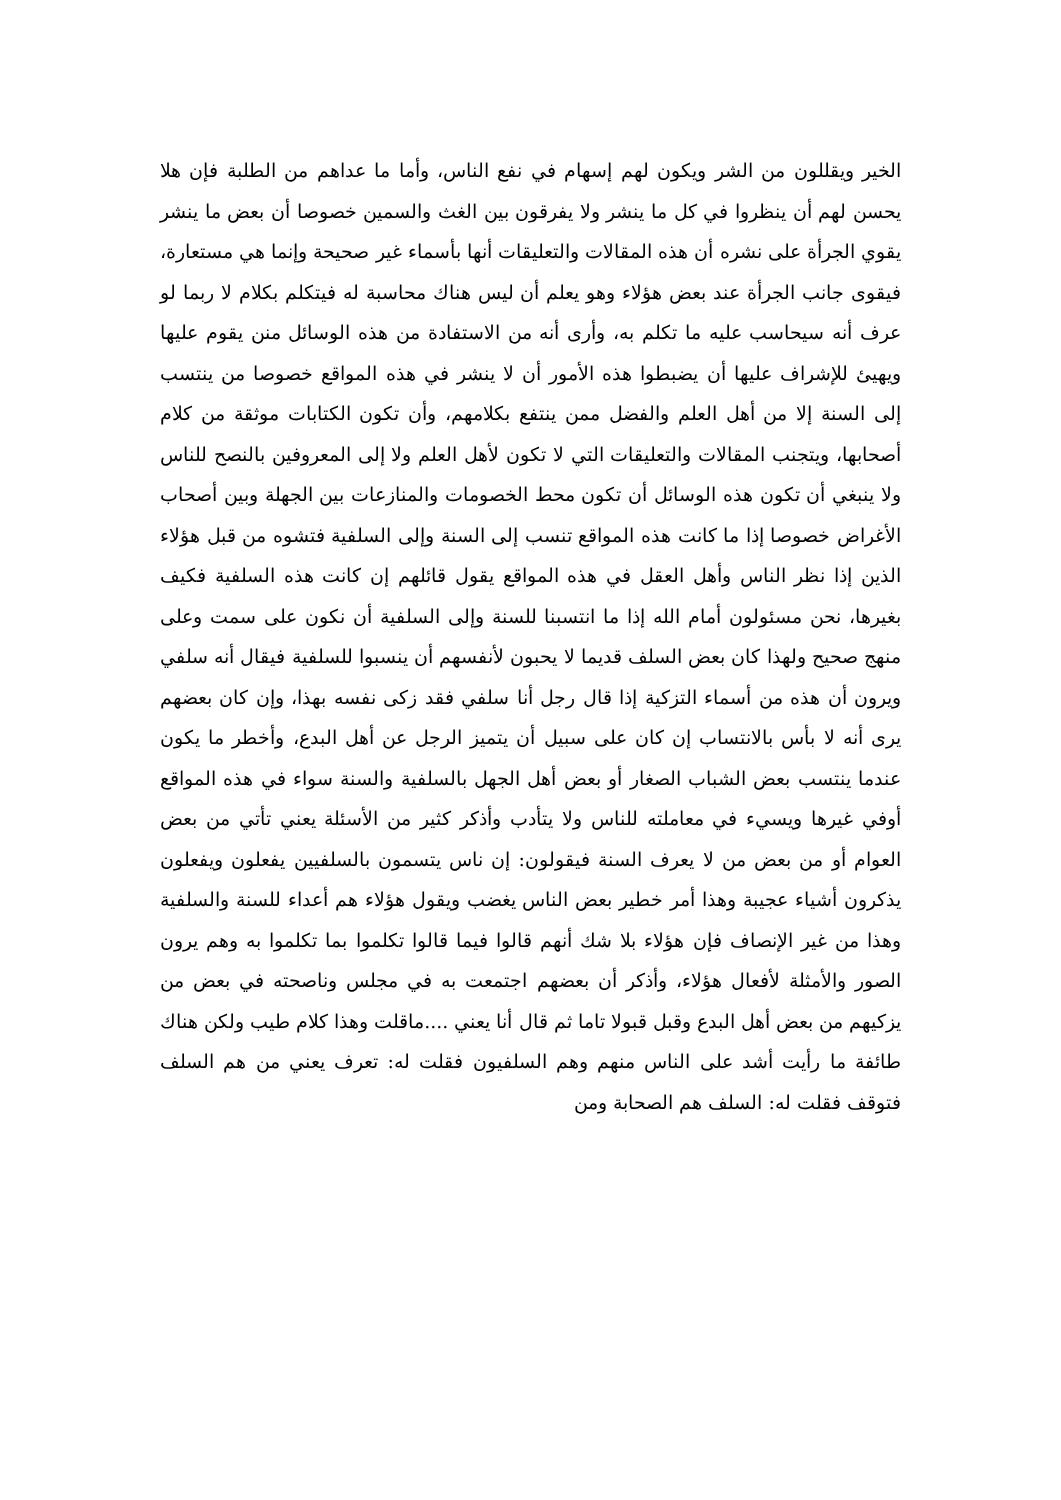الخير ويقللون من الشر ويكون لهم إسهام في نفع الناس، وأما ما عداهم من الطلبة فإن هلا يحسن لهم أن ينظروا في كل ما ينشر ولا يفرقون بين الغث والسمين خصوصا أن بعض ما ينشر يقوي الجرأة على نشره أن هذه المقالات والتعليقات أنها بأسماء غير صحيحة وإنما هي مستعارة، فيقوى جانب الجرأة عند بعض هؤلاء وهو يعلم أن ليس هناك محاسبة له فيتكلم بكلام لا ربما لو عرف أنه سيحاسب عليه ما تكلم به، وأرى أنه من الاستفادة من هذه الوسائل منن يقوم عليها ويهيئ للإشراف عليها أن يضبطوا هذه الأمور أن لا ينشر في هذه المواقع خصوصا من ينتسب إلى السنة إلا من أهل العلم والفضل ممن ينتفع بكلامهم، وأن تكون الكتابات موثقة من كلام أصحابها، ويتجنب المقالات والتعليقات التي لا تكون لأهل العلم ولا إلى المعروفين بالنصح للناس ولا ينبغي أن تكون هذه الوسائل أن تكون محط الخصومات والمنازعات بين الجهلة وبين أصحاب الأغراض خصوصا إذا ما كانت هذه المواقع تنسب إلى السنة وإلى السلفية فتشوه من قبل هؤلاء الذين إذا نظر الناس وأهل العقل في هذه المواقع يقول قائلهم إن كانت هذه السلفية فكيف بغيرها، نحن مسئولون أمام الله إذا ما انتسبنا للسنة وإلى السلفية أن نكون على سمت وعلى منهج صحيح ولهذا كان بعض السلف قديما لا يحبون لأنفسهم أن ينسبوا للسلفية فيقال أنه سلفي ويرون أن هذه من أسماء التزكية إذا قال رجل أنا سلفي فقد زكى نفسه بهذا، وإن كان بعضهم يرى أنه لا بأس بالانتساب إن كان على سبيل أن يتميز الرجل عن أهل البدع، وأخطر ما يكون عندما ينتسب بعض الشباب الصغار أو بعض أهل الجهل بالسلفية والسنة سواء في هذه المواقع أوفي غيرها ويسيء في معاملته للناس ولا يتأدب وأذكر كثير من الأسئلة يعني تأتي من بعض العوام أو من بعض من لا يعرف السنة فيقولون: إن ناس يتسمون بالسلفيين يفعلون ويفعلون يذكرون أشياء عجيبة وهذا أمر خطير بعض الناس يغضب ويقول هؤلاء هم أعداء للسنة والسلفية وهذا من غير الإنصاف فإن هؤلاء بلا شك أنهم قالوا فيما قالوا تكلموا بما تكلموا به وهم يرون الصور والأمثلة لأفعال هؤلاء، وأذكر أن بعضهم اجتمعت به في مجلس وناصحته في بعض من يزكيهم من بعض أهل البدع وقبل قبولا تاما ثم قال أنا يعني ....ماقلت وهذا كلام طيب ولكن هناك طائفة ما رأيت أشد على الناس منهم وهم السلفيون فقلت له: تعرف يعني من هم السلف فتوقف فقلت له: السلف هم الصحابة ومن